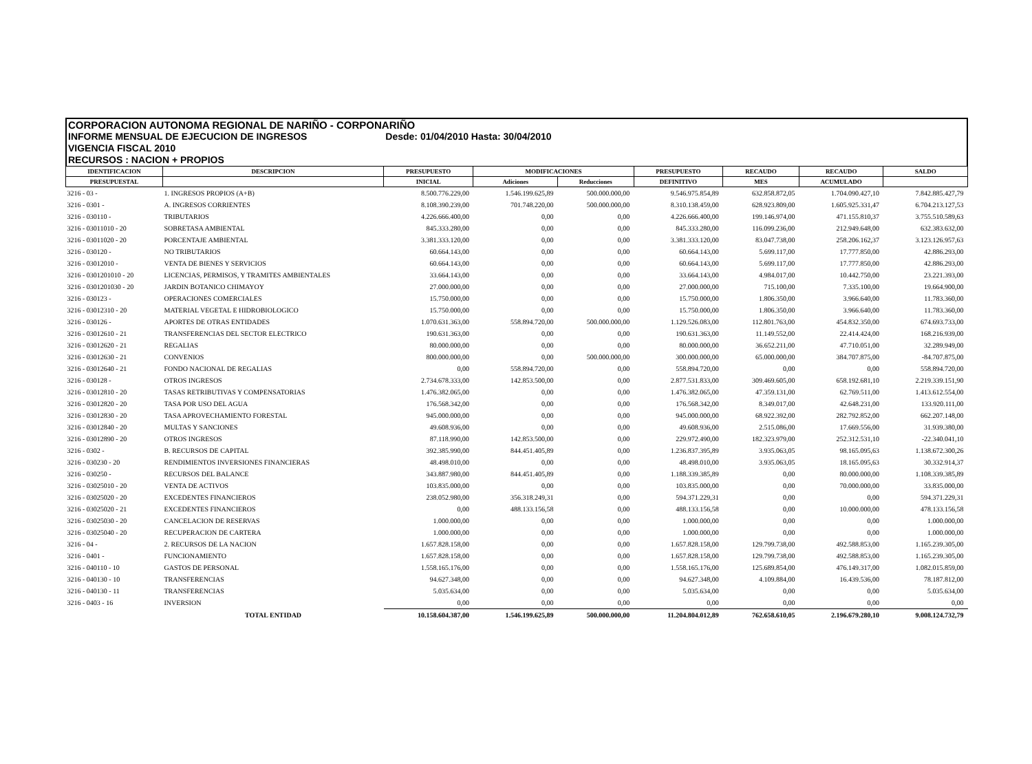CORPORACION AUTONOMA REGIONAL DE NARIÑO - CORPONARIÑO
INFORME MENSUAL DE EJECUCION DE INGRESOS Desde: 01/04/2010 Hasta: 30/04/2010
VIGENCIA FISCAL 2010
RECURSOS : NACION + PROPIOS
| IDENTIFICACION | DESCRIPCION | PRESUPUESTO | MODIFICACIONES | | PRESUPUESTO | RECAUDO | RECAUDO | SALDO |
| --- | --- | --- | --- | --- | --- | --- | --- | --- |
| PRESUPUESTAL | | INICIAL | Adiciones | Reducciones | DEFINITIVO | MES | ACUMULADO | |
| 3216 - 03 - | 1. INGRESOS PROPIOS (A+B) | 8.500.776.229,00 | 1.546.199.625,89 | 500.000.000,00 | 9.546.975.854,89 | 632.858.872,05 | 1.704.090.427,10 | 7.842.885.427,79 |
| 3216 - 0301 - | A. INGRESOS CORRIENTES | 8.108.390.239,00 | 701.748.220,00 | 500.000.000,00 | 8.310.138.459,00 | 628.923.809,00 | 1.605.925.331,47 | 6.704.213.127,53 |
| 3216 - 030110 - | TRIBUTARIOS | 4.226.666.400,00 | 0,00 | 0,00 | 4.226.666.400,00 | 199.146.974,00 | 471.155.810,37 | 3.755.510.589,63 |
| 3216 - 03011010 - 20 | SOBRETASA AMBIENTAL | 845.333.280,00 | 0,00 | 0,00 | 845.333.280,00 | 116.099.236,00 | 212.949.648,00 | 632.383.632,00 |
| 3216 - 03011020 - 20 | PORCENTAJE AMBIENTAL | 3.381.333.120,00 | 0,00 | 0,00 | 3.381.333.120,00 | 83.047.738,00 | 258.206.162,37 | 3.123.126.957,63 |
| 3216 - 030120 - | NO TRIBUTARIOS | 60.664.143,00 | 0,00 | 0,00 | 60.664.143,00 | 5.699.117,00 | 17.777.850,00 | 42.886.293,00 |
| 3216 - 03012010 - | VENTA DE BIENES Y SERVICIOS | 60.664.143,00 | 0,00 | 0,00 | 60.664.143,00 | 5.699.117,00 | 17.777.850,00 | 42.886.293,00 |
| 3216 - 0301201010 - 20 | LICENCIAS, PERMISOS, Y TRAMITES AMBIENTALES | 33.664.143,00 | 0,00 | 0,00 | 33.664.143,00 | 4.984.017,00 | 10.442.750,00 | 23.221.393,00 |
| 3216 - 0301201030 - 20 | JARDIN BOTANICO CHIMAYOY | 27.000.000,00 | 0,00 | 0,00 | 27.000.000,00 | 715.100,00 | 7.335.100,00 | 19.664.900,00 |
| 3216 - 030123 - | OPERACIONES COMERCIALES | 15.750.000,00 | 0,00 | 0,00 | 15.750.000,00 | 1.806.350,00 | 3.966.640,00 | 11.783.360,00 |
| 3216 - 03012310 - 20 | MATERIAL VEGETAL E HIDROBIOLOGICO | 15.750.000,00 | 0,00 | 0,00 | 15.750.000,00 | 1.806.350,00 | 3.966.640,00 | 11.783.360,00 |
| 3216 - 030126 - | APORTES DE OTRAS ENTIDADES | 1.070.631.363,00 | 558.894.720,00 | 500.000.000,00 | 1.129.526.083,00 | 112.801.763,00 | 454.832.350,00 | 674.693.733,00 |
| 3216 - 03012610 - 21 | TRANSFERENCIAS DEL SECTOR ELECTRICO | 190.631.363,00 | 0,00 | 0,00 | 190.631.363,00 | 11.149.552,00 | 22.414.424,00 | 168.216.939,00 |
| 3216 - 03012620 - 21 | REGALIAS | 80.000.000,00 | 0,00 | 0,00 | 80.000.000,00 | 36.652.211,00 | 47.710.051,00 | 32.289.949,00 |
| 3216 - 03012630 - 21 | CONVENIOS | 800.000.000,00 | 0,00 | 500.000.000,00 | 300.000.000,00 | 65.000.000,00 | 384.707.875,00 | -84.707.875,00 |
| 3216 - 03012640 - 21 | FONDO NACIONAL DE REGALIAS | 0,00 | 558.894.720,00 | 0,00 | 558.894.720,00 | 0,00 | 0,00 | 558.894.720,00 |
| 3216 - 030128 - | OTROS INGRESOS | 2.734.678.333,00 | 142.853.500,00 | 0,00 | 2.877.531.833,00 | 309.469.605,00 | 658.192.681,10 | 2.219.339.151,90 |
| 3216 - 03012810 - 20 | TASAS RETRIBUTIVAS Y COMPENSATORIAS | 1.476.382.065,00 | 0,00 | 0,00 | 1.476.382.065,00 | 47.359.131,00 | 62.769.511,00 | 1.413.612.554,00 |
| 3216 - 03012820 - 20 | TASA POR USO DEL AGUA | 176.568.342,00 | 0,00 | 0,00 | 176.568.342,00 | 8.349.017,00 | 42.648.231,00 | 133.920.111,00 |
| 3216 - 03012830 - 20 | TASA APROVECHAMIENTO FORESTAL | 945.000.000,00 | 0,00 | 0,00 | 945.000.000,00 | 68.922.392,00 | 282.792.852,00 | 662.207.148,00 |
| 3216 - 03012840 - 20 | MULTAS Y SANCIONES | 49.608.936,00 | 0,00 | 0,00 | 49.608.936,00 | 2.515.086,00 | 17.669.556,00 | 31.939.380,00 |
| 3216 - 03012890 - 20 | OTROS INGRESOS | 87.118.990,00 | 142.853.500,00 | 0,00 | 229.972.490,00 | 182.323.979,00 | 252.312.531,10 | -22.340.041,10 |
| 3216 - 0302 - | B. RECURSOS DE CAPITAL | 392.385.990,00 | 844.451.405,89 | 0,00 | 1.236.837.395,89 | 3.935.063,05 | 98.165.095,63 | 1.138.672.300,26 |
| 3216 - 030230 - 20 | RENDIMIENTOS INVERSIONES FINANCIERAS | 48.498.010,00 | 0,00 | 0,00 | 48.498.010,00 | 3.935.063,05 | 18.165.095,63 | 30.332.914,37 |
| 3216 - 030250 - | RECURSOS DEL BALANCE | 343.887.980,00 | 844.451.405,89 | 0,00 | 1.188.339.385,89 | 0,00 | 80.000.000,00 | 1.108.339.385,89 |
| 3216 - 03025010 - 20 | VENTA DE ACTIVOS | 103.835.000,00 | 0,00 | 0,00 | 103.835.000,00 | 0,00 | 70.000.000,00 | 33.835.000,00 |
| 3216 - 03025020 - 20 | EXCEDENTES FINANCIEROS | 238.052.980,00 | 356.318.249,31 | 0,00 | 594.371.229,31 | 0,00 | 0,00 | 594.371.229,31 |
| 3216 - 03025020 - 21 | EXCEDENTES FINANCIEROS | 0,00 | 488.133.156,58 | 0,00 | 488.133.156,58 | 0,00 | 10.000.000,00 | 478.133.156,58 |
| 3216 - 03025030 - 20 | CANCELACION DE RESERVAS | 1.000.000,00 | 0,00 | 0,00 | 1.000.000,00 | 0,00 | 0,00 | 1.000.000,00 |
| 3216 - 03025040 - 20 | RECUPERACION DE CARTERA | 1.000.000,00 | 0,00 | 0,00 | 1.000.000,00 | 0,00 | 0,00 | 1.000.000,00 |
| 3216 - 04 - | 2. RECURSOS DE LA NACION | 1.657.828.158,00 | 0,00 | 0,00 | 1.657.828.158,00 | 129.799.738,00 | 492.588.853,00 | 1.165.239.305,00 |
| 3216 - 0401 - | FUNCIONAMIENTO | 1.657.828.158,00 | 0,00 | 0,00 | 1.657.828.158,00 | 129.799.738,00 | 492.588.853,00 | 1.165.239.305,00 |
| 3216 - 040110 - 10 | GASTOS DE PERSONAL | 1.558.165.176,00 | 0,00 | 0,00 | 1.558.165.176,00 | 125.689.854,00 | 476.149.317,00 | 1.082.015.859,00 |
| 3216 - 040130 - 10 | TRANSFERENCIAS | 94.627.348,00 | 0,00 | 0,00 | 94.627.348,00 | 4.109.884,00 | 16.439.536,00 | 78.187.812,00 |
| 3216 - 040130 - 11 | TRANSFERENCIAS | 5.035.634,00 | 0,00 | 0,00 | 5.035.634,00 | 0,00 | 0,00 | 5.035.634,00 |
| 3216 - 0403 - 16 | INVERSION | 0,00 | 0,00 | 0,00 | 0,00 | 0,00 | 0,00 | 0,00 |
| | TOTAL ENTIDAD | 10.158.604.387,00 | 1.546.199.625,89 | 500.000.000,00 | 11.204.804.012,89 | 762.658.610,05 | 2.196.679.280,10 | 9.008.124.732,79 |